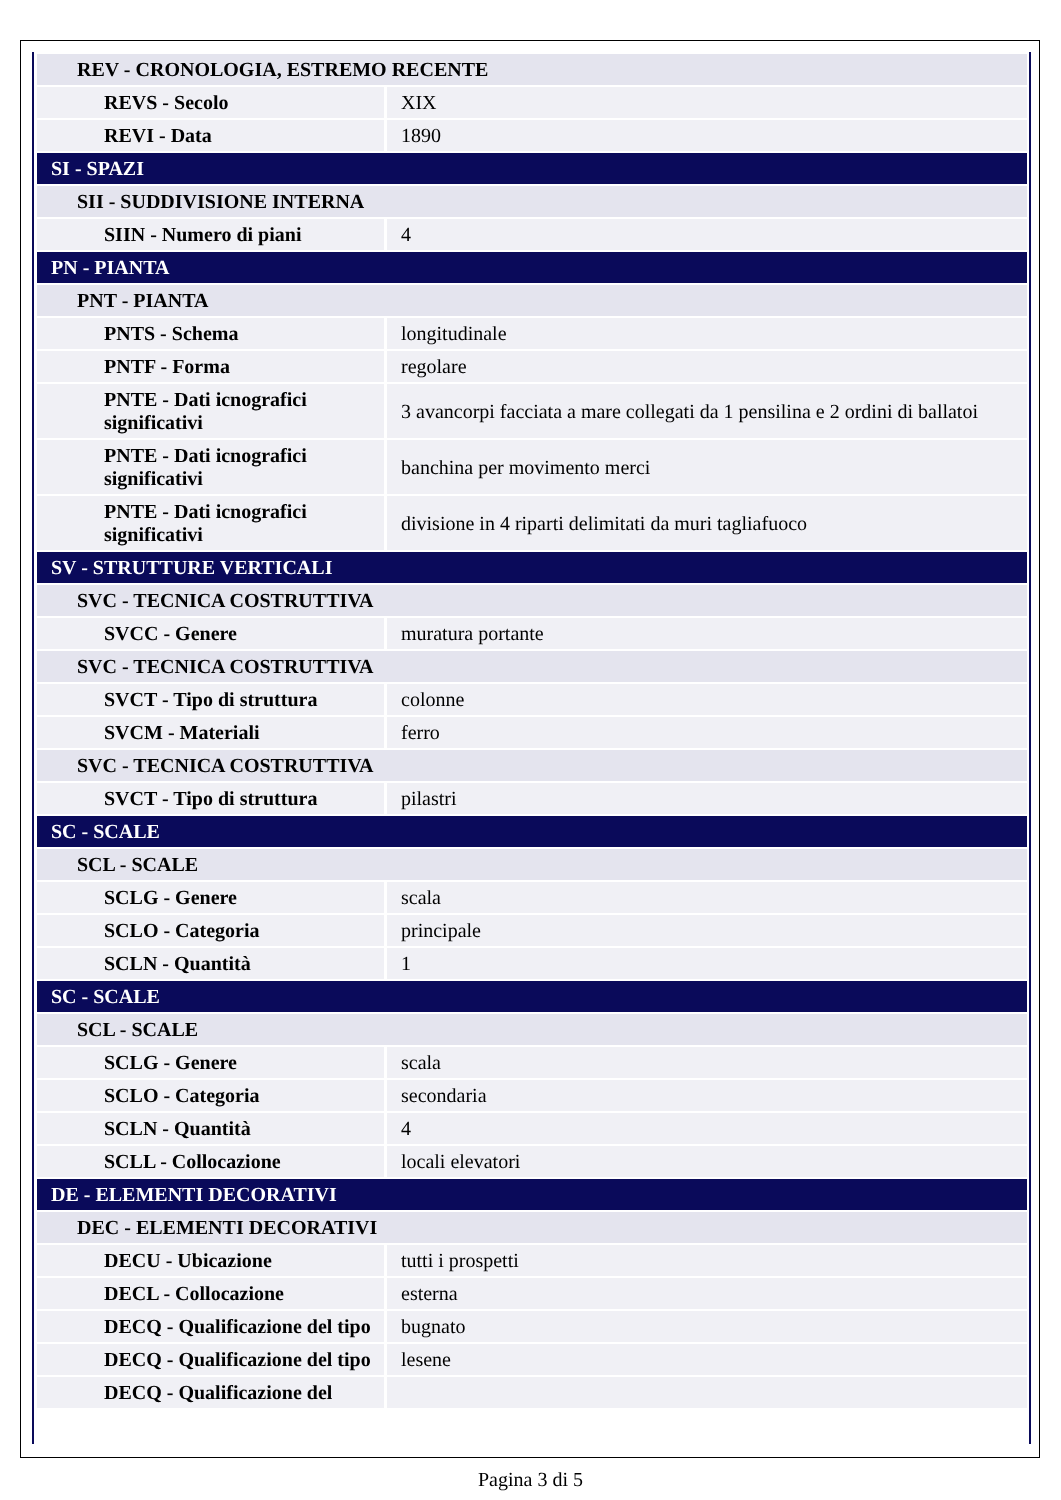| REV - CRONOLOGIA, ESTREMO RECENTE | |
| REVS - Secolo | XIX |
| REVI - Data | 1890 |
| SI - SPAZI | |
| SII - SUDDIVISIONE INTERNA | |
| SIIN - Numero di piani | 4 |
| PN - PIANTA | |
| PNT - PIANTA | |
| PNTS - Schema | longitudinale |
| PNTF - Forma | regolare |
| PNTE - Dati icnografici significativi | 3 avancorpi facciata a mare collegati da 1 pensilina e 2 ordini di ballatoi |
| PNTE - Dati icnografici significativi | banchina per movimento merci |
| PNTE - Dati icnografici significativi | divisione in 4 riparti delimitati da muri tagliafuoco |
| SV - STRUTTURE VERTICALI | |
| SVC - TECNICA COSTRUTTIVA | |
| SVCC - Genere | muratura portante |
| SVC - TECNICA COSTRUTTIVA | |
| SVCT - Tipo di struttura | colonne |
| SVCM - Materiali | ferro |
| SVC - TECNICA COSTRUTTIVA | |
| SVCT - Tipo di struttura | pilastri |
| SC - SCALE | |
| SCL - SCALE | |
| SCLG - Genere | scala |
| SCLO - Categoria | principale |
| SCLN - Quantità | 1 |
| SC - SCALE | |
| SCL - SCALE | |
| SCLG - Genere | scala |
| SCLO - Categoria | secondaria |
| SCLN - Quantità | 4 |
| SCLL - Collocazione | locali elevatori |
| DE - ELEMENTI DECORATIVI | |
| DEC - ELEMENTI DECORATIVI | |
| DECU - Ubicazione | tutti i prospetti |
| DECL - Collocazione | esterna |
| DECQ - Qualificazione del tipo | bugnato |
| DECQ - Qualificazione del tipo | lesene |
| DECQ - Qualificazione del | |
Pagina 3 di 5